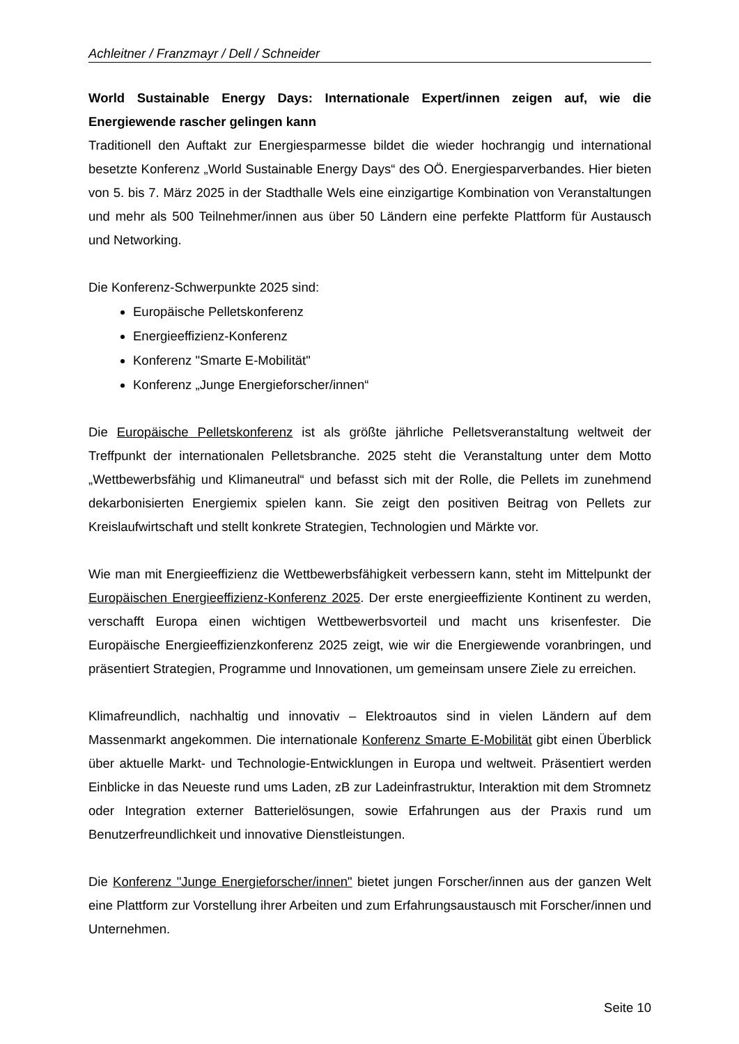Achleitner / Franzmayr / Dell / Schneider
World Sustainable Energy Days: Internationale Expert/innen zeigen auf, wie die Energiewende rascher gelingen kann
Traditionell den Auftakt zur Energiesparmesse bildet die wieder hochrangig und international besetzte Konferenz „World Sustainable Energy Days“ des OÖ. Energiesparverbandes. Hier bieten von 5. bis 7. März 2025 in der Stadthalle Wels eine einzigartige Kombination von Veranstaltungen und mehr als 500 Teilnehmer/innen aus über 50 Ländern eine perfekte Plattform für Austausch und Networking.
Die Konferenz-Schwerpunkte 2025 sind:
Europäische Pelletskonferenz
Energieeffizienz-Konferenz
Konferenz "Smarte E-Mobilität"
Konferenz „Junge Energieforscher/innen“
Die Europäische Pelletskonferenz ist als größte jährliche Pelletsveranstaltung weltweit der Treffpunkt der internationalen Pelletsbranche. 2025 steht die Veranstaltung unter dem Motto „Wettbewerbsfähig und Klimaneutral“ und befasst sich mit der Rolle, die Pellets im zunehmend dekarbonisierten Energiemix spielen kann. Sie zeigt den positiven Beitrag von Pellets zur Kreislaufwirtschaft und stellt konkrete Strategien, Technologien und Märkte vor.
Wie man mit Energieeffizienz die Wettbewerbsfähigkeit verbessern kann, steht im Mittelpunkt der Europäischen Energieeffizienz-Konferenz 2025. Der erste energieeffiziente Kontinent zu werden, verschafft Europa einen wichtigen Wettbewerbsvorteil und macht uns krisenfester. Die Europäische Energieeffizienzkonferenz 2025 zeigt, wie wir die Energiewende voranbringen, und präsentiert Strategien, Programme und Innovationen, um gemeinsam unsere Ziele zu erreichen.
Klimafreundlich, nachhaltig und innovativ – Elektroautos sind in vielen Ländern auf dem Massenmarkt angekommen. Die internationale Konferenz Smarte E-Mobilität gibt einen Überblick über aktuelle Markt- und Technologie-Entwicklungen in Europa und weltweit. Präsentiert werden Einblicke in das Neueste rund ums Laden, zB zur Ladeinfrastruktur, Interaktion mit dem Stromnetz oder Integration externer Batterielösungen, sowie Erfahrungen aus der Praxis rund um Benutzerfreundlichkeit und innovative Dienstleistungen.
Die Konferenz "Junge Energieforscher/innen" bietet jungen Forscher/innen aus der ganzen Welt eine Plattform zur Vorstellung ihrer Arbeiten und zum Erfahrungsaustausch mit Forscher/innen und Unternehmen.
Seite 10